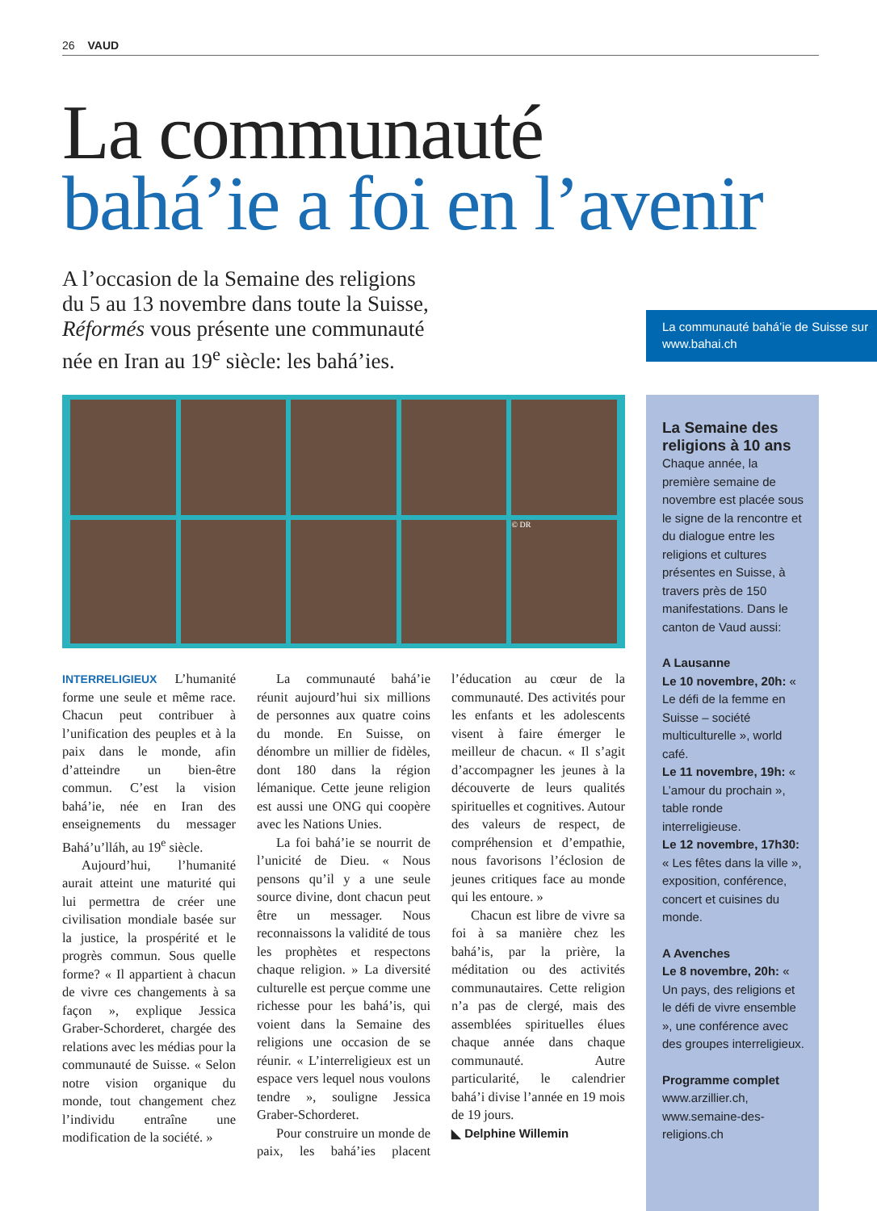26 VAUD
La communauté
bahá’ie a foi en l’avenir
A l’occasion de la Semaine des religions du 5 au 13 novembre dans toute la Suisse, Réformés vous présente une communauté née en Iran au 19<sup>e</sup> siècle: les bahá’ies.
La communauté bahá’ie de Suisse sur www.bahai.ch
© DR
INTERRELIGIEUX L’humanité forme une seule et même race. Chacun peut contribuer à l’unification des peuples et à la paix dans le monde, afin d’atteindre un bien-être commun. C’est la vision bahá’ie, née en Iran des enseignements du messager Bahá’u’lláh, au 19<sup>e</sup> siècle.
Aujourd’hui, l’humanité aurait atteint une maturité qui lui permettra de créer une civilisation mondiale basée sur la justice, la prospérité et le progrès commun. Sous quelle forme? « Il appartient à chacun de vivre ces changements à sa façon », explique Jessica Graber-Schorderet, chargée des relations avec les médias pour la communauté de Suisse. « Selon notre vision organique du monde, tout changement chez l’individu entraîne une modification de la société. »
La communauté bahá’ie réunit aujourd’hui six millions de personnes aux quatre coins du monde. En Suisse, on dénombre un millier de fidèles, dont 180 dans la région lémanique. Cette jeune religion est aussi une ONG qui coopère avec les Nations Unies.
La foi bahá’ie se nourrit de l’unicité de Dieu. « Nous pensons qu’il y a une seule source divine, dont chacun peut être un messager. Nous reconnaissons la validité de tous les prophètes et respectons chaque religion. » La diversité culturelle est perçue comme une richesse pour les bahá’is, qui voient dans la Semaine des religions une occasion de se réunir. « L’interreligieux est un espace vers lequel nous voulons tendre », souligne Jessica Graber-Schorderet.
Pour construire un monde de paix, les bahá’ies placent l’éducation au cœur de la communauté. Des activités pour les enfants et les adolescents visent à faire émerger le meilleur de chacun. « Il s’agit d’accompagner les jeunes à la découverte de leurs qualités spirituelles et cognitives. Autour des valeurs de respect, de compréhension et d’empathie, nous favorisons l’éclosion de jeunes critiques face au monde qui les entoure. »
Chacun est libre de vivre sa foi à sa manière chez les bahá’is, par la prière, la méditation ou des activités communautaires. Cette religion n’a pas de clergé, mais des assemblées spirituelles élues chaque année dans chaque communauté. Autre particularité, le calendrier bahá’i divise l’année en 19 mois de 19 jours.
◣ Delphine Willemin
La Semaine des religions à 10 ans
Chaque année, la première semaine de novembre est placée sous le signe de la rencontre et du dialogue entre les religions et cultures présentes en Suisse, à travers près de 150 manifestations. Dans le canton de Vaud aussi:
A Lausanne
Le 10 novembre, 20h: « Le défi de la femme en Suisse – société multiculturelle », world café.
Le 11 novembre, 19h: « L’amour du prochain », table ronde interreligieuse.
Le 12 novembre, 17h30: « Les fêtes dans la ville », exposition, conférence, concert et cuisines du monde.
A Avenches
Le 8 novembre, 20h: « Un pays, des religions et le défi de vivre ensemble », une conférence avec des groupes interreligieux.
Programme complet
www.arzillier.ch, www.semaine-des-religions.ch